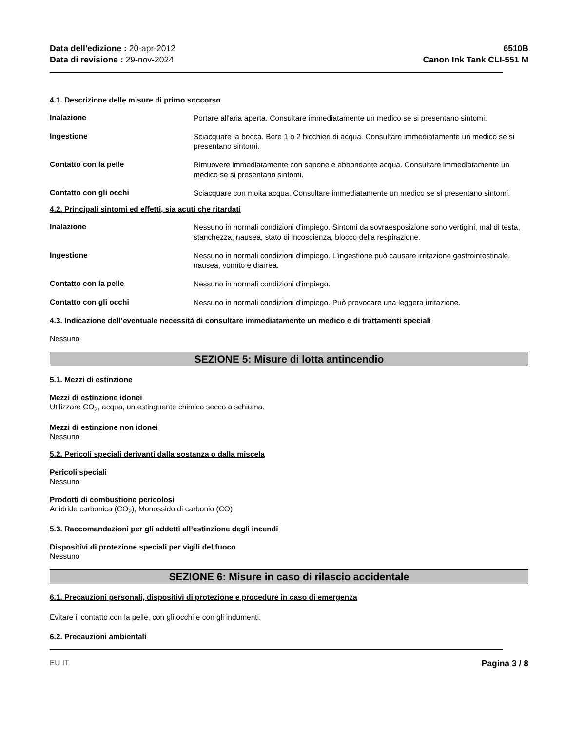Data dell'edizione : 20-apr-2012
Data di revisione : 29-nov-2024
6510B
Canon Ink Tank CLI-551 M
4.1. Descrizione delle misure di primo soccorso
Inalazione
Portare all'aria aperta. Consultare immediatamente un medico se si presentano sintomi.
Ingestione
Sciacquare la bocca. Bere 1 o 2 bicchieri di acqua. Consultare immediatamente un medico se si presentano sintomi.
Contatto con la pelle
Rimuovere immediatamente con sapone e abbondante acqua. Consultare immediatamente un medico se si presentano sintomi.
Contatto con gli occhi
Sciacquare con molta acqua. Consultare immediatamente un medico se si presentano sintomi.
4.2. Principali sintomi ed effetti, sia acuti che ritardati
Inalazione
Nessuno in normali condizioni d'impiego. Sintomi da sovraesposizione sono vertigini, mal di testa, stanchezza, nausea, stato di incoscienza, blocco della respirazione.
Ingestione
Nessuno in normali condizioni d'impiego. L'ingestione può causare irritazione gastrointestinale, nausea, vomito e diarrea.
Contatto con la pelle
Nessuno in normali condizioni d'impiego.
Contatto con gli occhi
Nessuno in normali condizioni d'impiego. Può provocare una leggera irritazione.
4.3. Indicazione dell’eventuale necessità di consultare immediatamente un medico e di trattamenti speciali
Nessuno
SEZIONE 5: Misure di lotta antincendio
5.1. Mezzi di estinzione
Mezzi di estinzione idonei
Utilizzare CO<sub>2</sub>, acqua, un estinguente chimico secco o schiuma.
Mezzi di estinzione non idonei
Nessuno
5.2. Pericoli speciali derivanti dalla sostanza o dalla miscela
Pericoli speciali
Nessuno
Prodotti di combustione pericolosi
Anidride carbonica (CO<sub>2</sub>), Monossido di carbonio (CO)
5.3. Raccomandazioni per gli addetti all’estinzione degli incendi
Dispositivi di protezione speciali per vigili del fuoco
Nessuno
SEZIONE 6: Misure in caso di rilascio accidentale
6.1. Precauzioni personali, dispositivi di protezione e procedure in caso di emergenza
Evitare il contatto con la pelle, con gli occhi e con gli indumenti.
6.2. Precauzioni ambientali
EU IT Pagina 3 / 8